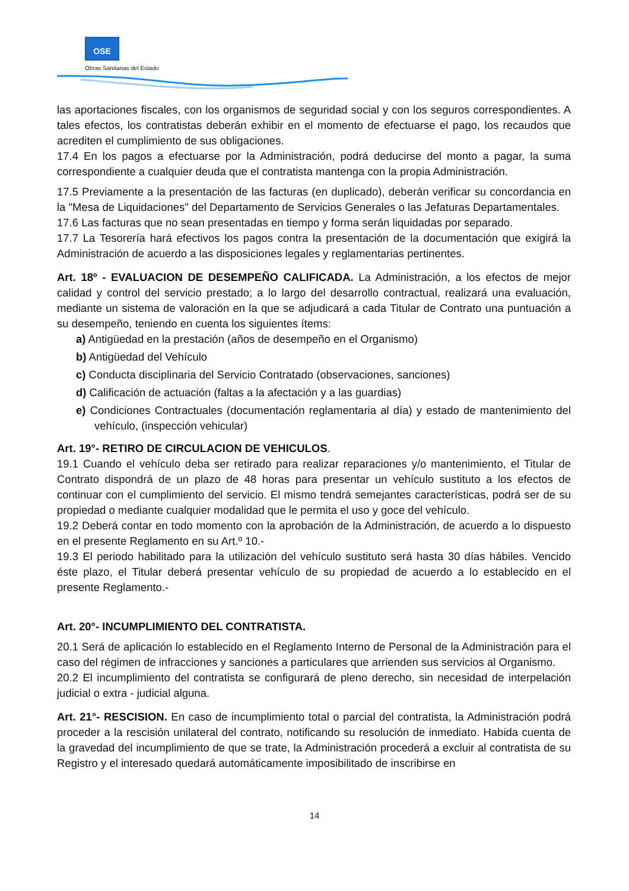OSE
Obras Sanitarias del Estado
las aportaciones fiscales, con los organismos de seguridad social y con los seguros correspondientes. A tales efectos, los contratistas deberán exhibir en el momento de efectuarse el pago, los recaudos que acrediten el cumplimiento de sus obligaciones.
17.4 En los pagos a efectuarse por la Administración, podrá deducirse del monto a pagar, la suma correspondiente a cualquier deuda que el contratista mantenga con la propia Administración.
17.5 Previamente a la presentación de las facturas (en duplicado), deberán verificar su concordancia en la "Mesa de Liquidaciones" del Departamento de Servicios Generales o las Jefaturas Departamentales.
17.6 Las facturas que no sean presentadas en tiempo y forma serán liquidadas por separado.
17.7 La Tesorería hará efectivos los pagos contra la presentación de la documentación que exigirá la Administración de acuerdo a las disposiciones legales y reglamentarias pertinentes.
Art. 18º - EVALUACION DE DESEMPEÑO CALIFICADA. La Administración, a los efectos de mejor calidad y control del servicio prestado; a lo largo del desarrollo contractual, realizará una evaluación, mediante un sistema de valoración en la que se adjudicará a cada Titular de Contrato una puntuación a su desempeño, teniendo en cuenta los siguientes ítems:
a) Antigüedad en la prestación (años de desempeño en el Organismo)
b) Antigüedad del Vehículo
c) Conducta disciplinaria del Servicio Contratado (observaciones, sanciones)
d) Calificación de actuación (faltas a la afectación y a las guardias)
e) Condiciones Contractuales (documentación reglamentaria al día) y estado de mantenimiento del vehículo, (inspección vehicular)
Art. 19°- RETIRO DE CIRCULACION DE VEHICULOS.
19.1 Cuando el vehículo deba ser retirado para realizar reparaciones y/o mantenimiento, el Titular de Contrato dispondrá de un plazo de 48 horas para presentar un vehículo sustituto a los efectos de continuar con el cumplimiento del servicio. El mismo tendrá semejantes características, podrá ser de su propiedad o mediante cualquier modalidad que le permita el uso y goce del vehículo.
19.2 Deberá contar en todo momento con la aprobación de la Administración, de acuerdo a lo dispuesto en el presente Reglamento en su Art.º 10.-
19.3 El periodo habilitado para la utilización del vehículo sustituto será hasta 30 días hábiles. Vencido éste plazo, el Titular deberá presentar vehículo de su propiedad de acuerdo a lo establecido en el presente Reglamento.-
Art. 20°- INCUMPLIMIENTO DEL CONTRATISTA.
20.1 Será de aplicación lo establecido en el Reglamento Interno de Personal de la Administración para el caso del régimen de infracciones y sanciones a particulares que arrienden sus servicios al Organismo.
20.2 El incumplimiento del contratista se configurará de pleno derecho, sin necesidad de interpelación judicial o extra - judicial alguna.
Art. 21°- RESCISION. En caso de incumplimiento total o parcial del contratista, la Administración podrá proceder a la rescisión unilateral del contrato, notificando su resolución de inmediato. Habida cuenta de la gravedad del incumplimiento de que se trate, la Administración procederá a excluir al contratista de su Registro y el interesado quedará automáticamente imposibilitado de inscribirse en
14